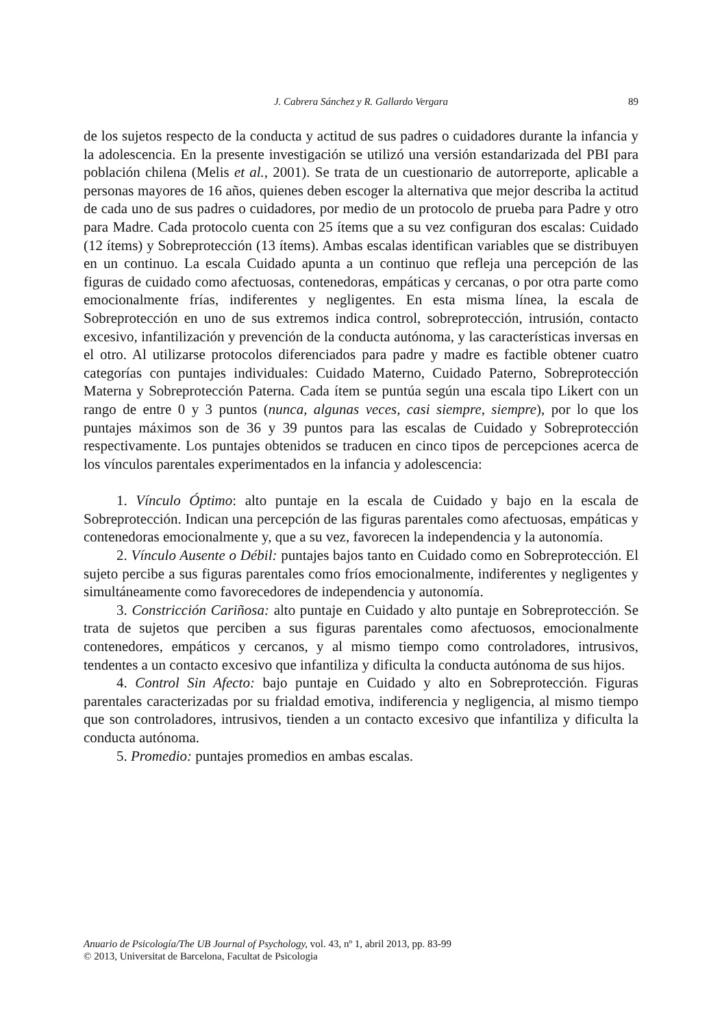J. Cabrera Sánchez y R. Gallardo Vergara 89
de los sujetos respecto de la conducta y actitud de sus padres o cuidadores durante la infancia y la adolescencia. En la presente investigación se utilizó una versión estandarizada del PBI para población chilena (Melis et al., 2001). Se trata de un cuestionario de autorreporte, aplicable a personas mayores de 16 años, quienes deben escoger la alternativa que mejor describa la actitud de cada uno de sus padres o cuidadores, por medio de un protocolo de prueba para Padre y otro para Madre. Cada protocolo cuenta con 25 ítems que a su vez configuran dos escalas: Cuidado (12 ítems) y Sobreprotección (13 ítems). Ambas escalas identifican variables que se distribuyen en un continuo. La escala Cuidado apunta a un continuo que refleja una percepción de las figuras de cuidado como afectuosas, contenedoras, empáticas y cercanas, o por otra parte como emocionalmente frías, indiferentes y negligentes. En esta misma línea, la escala de Sobreprotección en uno de sus extremos indica control, sobreprotección, intrusión, contacto excesivo, infantilización y prevención de la conducta autónoma, y las características inversas en el otro. Al utilizarse protocolos diferenciados para padre y madre es factible obtener cuatro categorías con puntajes individuales: Cuidado Materno, Cuidado Paterno, Sobreprotección Materna y Sobreprotección Paterna. Cada ítem se puntúa según una escala tipo Likert con un rango de entre 0 y 3 puntos (nunca, algunas veces, casi siempre, siempre), por lo que los puntajes máximos son de 36 y 39 puntos para las escalas de Cuidado y Sobreprotección respectivamente. Los puntajes obtenidos se traducen en cinco tipos de percepciones acerca de los vínculos parentales experimentados en la infancia y adolescencia:
1. Vínculo Óptimo: alto puntaje en la escala de Cuidado y bajo en la escala de Sobreprotección. Indican una percepción de las figuras parentales como afectuosas, empáticas y contenedoras emocionalmente y, que a su vez, favorecen la independencia y la autonomía.
2. Vínculo Ausente o Débil: puntajes bajos tanto en Cuidado como en Sobreprotección. El sujeto percibe a sus figuras parentales como fríos emocionalmente, indiferentes y negligentes y simultáneamente como favorecedores de independencia y autonomía.
3. Constricción Cariñosa: alto puntaje en Cuidado y alto puntaje en Sobreprotección. Se trata de sujetos que perciben a sus figuras parentales como afectuosos, emocionalmente contenedores, empáticos y cercanos, y al mismo tiempo como controladores, intrusivos, tendentes a un contacto excesivo que infantiliza y dificulta la conducta autónoma de sus hijos.
4. Control Sin Afecto: bajo puntaje en Cuidado y alto en Sobreprotección. Figuras parentales caracterizadas por su frialdad emotiva, indiferencia y negligencia, al mismo tiempo que son controladores, intrusivos, tienden a un contacto excesivo que infantiliza y dificulta la conducta autónoma.
5. Promedio: puntajes promedios en ambas escalas.
Anuario de Psicología/The UB Journal of Psychology, vol. 43, nº 1, abril 2013, pp. 83-99
© 2013, Universitat de Barcelona, Facultat de Psicologia